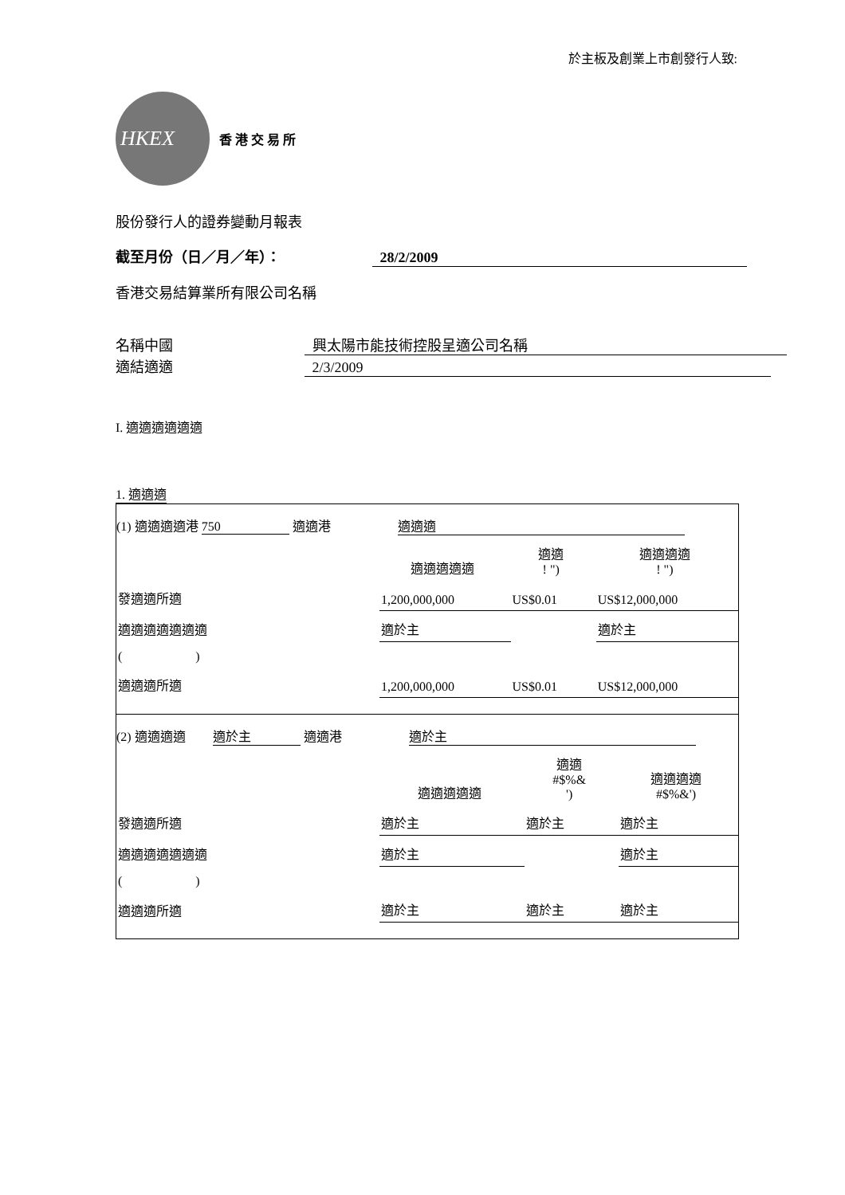於主板及創業上市創發行人致:
HKEX
香 港 交 易 所
股份發行人的證券變動月報表
截至月份（日／月／年）： 28/2/2009
香港交易結算業所有限公司名稱
名稱中國 興太陽市能技術控股呈適公司名稱
適結適適 2/3/2009
I. 適適適適適適
1. 適適適
(1) 適適適適港 750 適適港 適適適
| | 適適適適適 | 適適 ! ") | 適適適適 ! ") |
| 發適適所適 | 1,200,000,000 | US$0.01 | US$12,000,000 |
| 適適適適適適適 | 適於主 | | 適於主 |
| ( ) | | | |
| 適適適所適 | 1,200,000,000 | US$0.01 | US$12,000,000 |
(2) 適適適適 適於主 適適港 適於主
| | 適適適適適 | 適適 #$%& ') | 適適適適 #$%&') |
| 發適適所適 | 適於主 | 適於主 | 適於主 |
| 適適適適適適適 | 適於主 | | 適於主 |
| ( ) | | | |
| 適適適所適 | 適於主 | 適於主 | 適於主 |